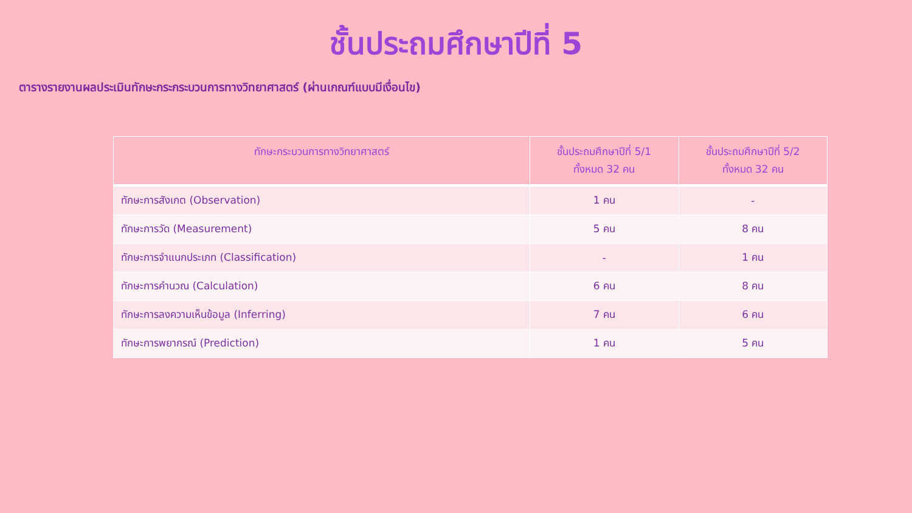ชั้นประถมศึกษาปีที่ 5
ตารางรายงานผลประเมินทักษะกระกระบวนการทางวิทยาศาสตร์ (ผ่านเกณฑ์แบบมีเงื่อนไข)
| ทักษะกระบวนการทางวิทยาศาสตร์ | ชั้นประถมศึกษาปีที่ 5/1 ทั้งหมด 32 คน | ชั้นประถมศึกษาปีที่ 5/2 ทั้งหมด 32 คน |
| --- | --- | --- |
| ทักษะการสังเกต (Observation) | 1 คน | - |
| ทักษะการวัด (Measurement) | 5 คน | 8 คน |
| ทักษะการจำแนกประเภท (Classification) | - | 1 คน |
| ทักษะการคำนวณ (Calculation) | 6 คน | 8 คน |
| ทักษะการลงความเห็นข้อมูล (Inferring) | 7 คน | 6 คน |
| ทักษะการพยากรณ์ (Prediction) | 1 คน | 5 คน |